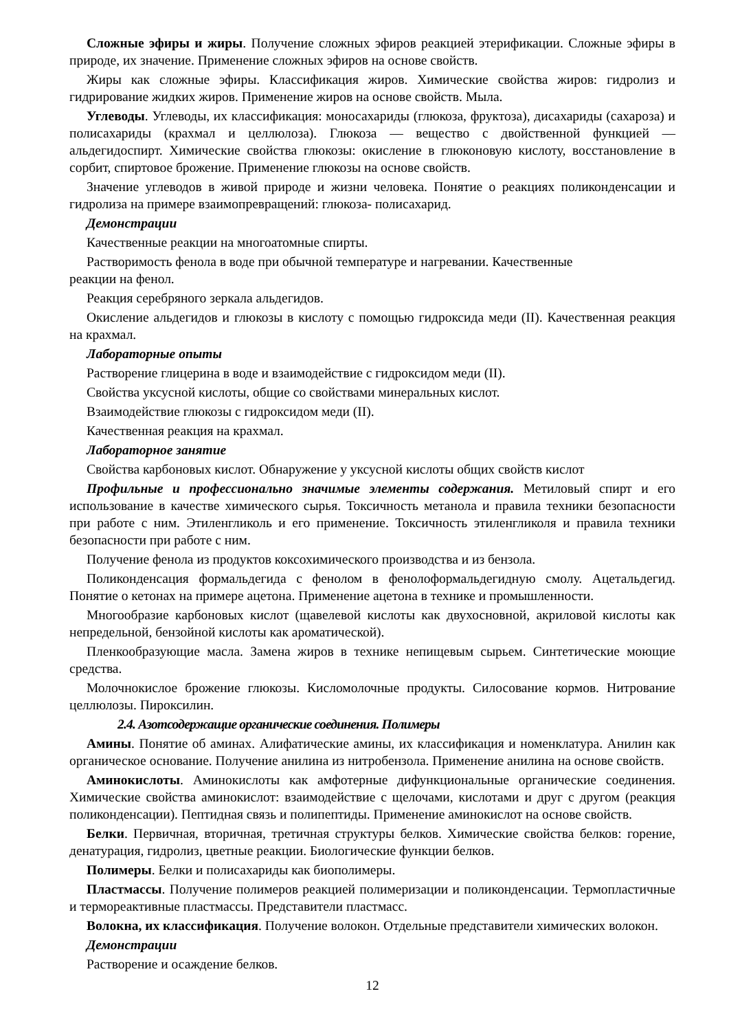Сложные эфиры и жиры. Получение сложных эфиров реакцией этерификации. Сложные эфиры в природе, их значение. Применение сложных эфиров на основе свойств.
Жиры как сложные эфиры. Классификация жиров. Химические свойства жиров: гидролиз и гидрирование жидких жиров. Применение жиров на основе свойств. Мыла.
Углеводы. Углеводы, их классификация: моносахариды (глюкоза, фруктоза), дисахариды (сахароза) и полисахариды (крахмал и целлюлоза). Глюкоза — вещество с двойственной функцией — альдегидоспирт. Химические свойства глюкозы: окисление в глюконовую кислоту, восстановление в сорбит, спиртовое брожение. Применение глюкозы на основе свойств.
Значение углеводов в живой природе и жизни человека. Понятие о реакциях поликонденсации и гидролиза на примере взаимопревращений: глюкоза- полисахарид.
Демонстрации
Качественные реакции на многоатомные спирты.
Растворимость фенола в воде при обычной температуре и нагревании. Качественные
реакции на фенол.
Реакция серебряного зеркала альдегидов.
Окисление альдегидов и глюкозы в кислоту с помощью гидроксида меди (II). Качественная реакция на крахмал.
Лабораторные опыты
Растворение глицерина в воде и взаимодействие с гидроксидом меди (II).
Свойства уксусной кислоты, общие со свойствами минеральных кислот.
Взаимодействие глюкозы с гидроксидом меди (II).
Качественная реакция на крахмал.
Лабораторное занятие
Свойства карбоновых кислот. Обнаружение у уксусной кислоты общих свойств кислот
Профильные и профессионально значимые элементы содержания. Метиловый спирт и его использование в качестве химического сырья. Токсичность метанола и правила техники безопасности при работе с ним. Этиленгликоль и его применение. Токсичность этиленгликоля и правила техники безопасности при работе с ним.
Получение фенола из продуктов коксохимического производства и из бензола.
Поликонденсация формальдегида с фенолом в фенолоформальдегидную смолу. Ацетальдегид. Понятие о кетонах на примере ацетона. Применение ацетона в технике и промышленности.
Многообразие карбоновых кислот (щавелевой кислоты как двухосновной, акриловой кислоты как непредельной, бензойной кислоты как ароматической).
Пленкообразующие масла. Замена жиров в технике непищевым сырьем. Синтетические моющие средства.
Молочнокислое брожение глюкозы. Кисломолочные продукты. Силосование кормов. Нитрование целлюлозы. Пироксилин.
2.4. Азотсодержащие органические соединения. Полимеры
Амины. Понятие об аминах. Алифатические амины, их классификация и номенклатура. Анилин как органическое основание. Получение анилина из нитробензола. Применение анилина на основе свойств.
Аминокислоты. Аминокислоты как амфотерные дифункциональные органические соединения. Химические свойства аминокислот: взаимодействие с щелочами, кислотами и друг с другом (реакция поликонденсации). Пептидная связь и полипептиды. Применение аминокислот на основе свойств.
Белки. Первичная, вторичная, третичная структуры белков. Химические свойства белков: горение, денатурация, гидролиз, цветные реакции. Биологические функции белков.
Полимеры. Белки и полисахариды как биополимеры.
Пластмассы. Получение полимеров реакцией полимеризации и поликонденсации. Термопластичные и термореактивные пластмассы. Представители пластмасс.
Волокна, их классификация. Получение волокон. Отдельные представители химических волокон.
Демонстрации
Растворение и осаждение белков.
12